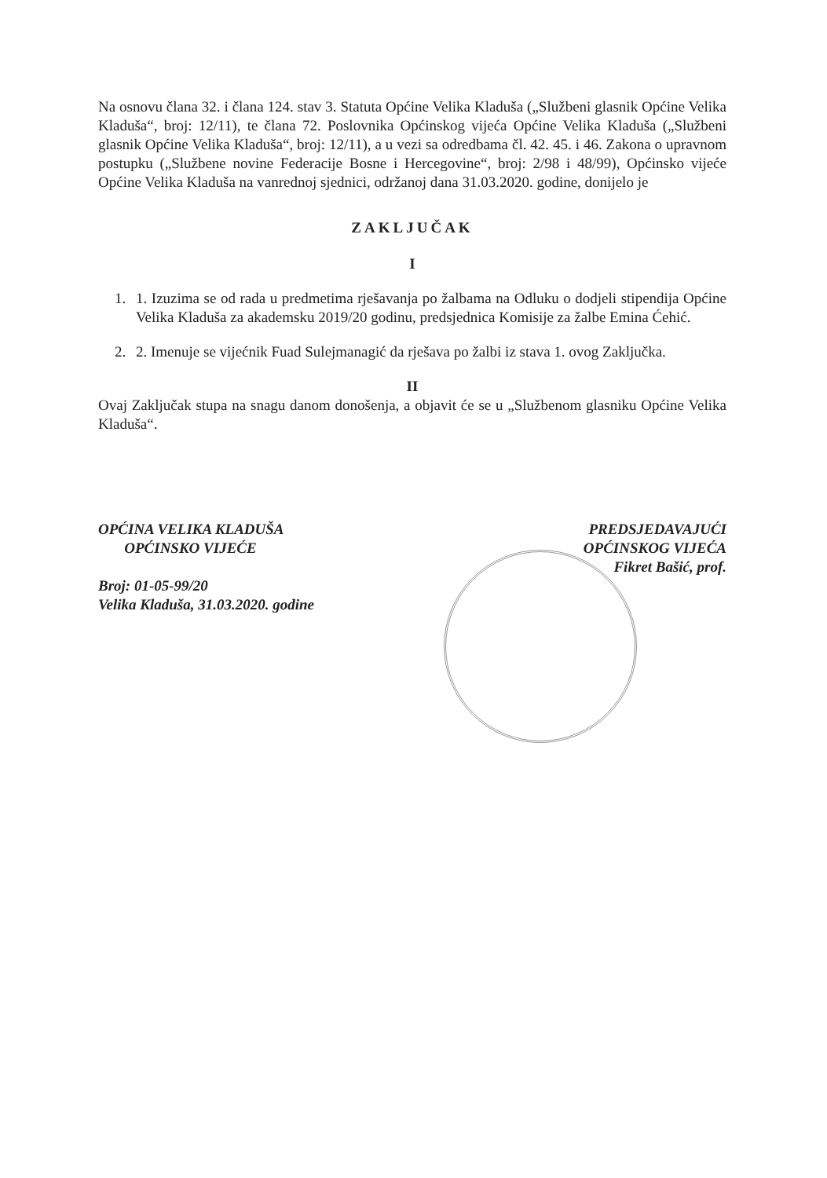Na osnovu člana 32. i člana 124. stav 3. Statuta Općine Velika Kladuša („Službeni glasnik Općine Velika Kladuša“, broj: 12/11), te člana 72. Poslovnika Općinskog vijeća Općine Velika Kladuša („Službeni glasnik Općine Velika Kladuša“, broj: 12/11), a u vezi sa odredbama čl. 42. 45. i 46. Zakona o upravnom postupku („Službene novine Federacije Bosne i Hercegovine“, broj: 2/98 i 48/99), Općinsko vijeće Općine Velika Kladuša na vanrednoj sjednici, održanoj dana 31.03.2020. godine, donijelo je
ZAKLJUČAK
I
1. 1. Izuzima se od rada u predmetima rješavanja po žalbama na Odluku o dodjeli stipendija Općine Velika Kladuša za akademsku 2019/20 godinu, predsjednica Komisije za žalbe Emina Ćehić.
2. 2. Imenuje se vijećnik Fuad Sulejmanagić da rješava po žalbi iz stava 1. ovog Zaključka.
II
Ovaj Zaključak stupa na snagu danom donošenja, a objavit će se u „Službenom glasniku Općine Velika Kladuša“.
OPĆINA VELIKA KLADUŠA
OPĆINSKO VIJEĆE
Broj: 01-05-99/20
Velika Kladuša, 31.03.2020. godine
PREDSJEDAVAJUĆI
OPĆINSKOG VIJEĆA
Fikret Bašić, prof.